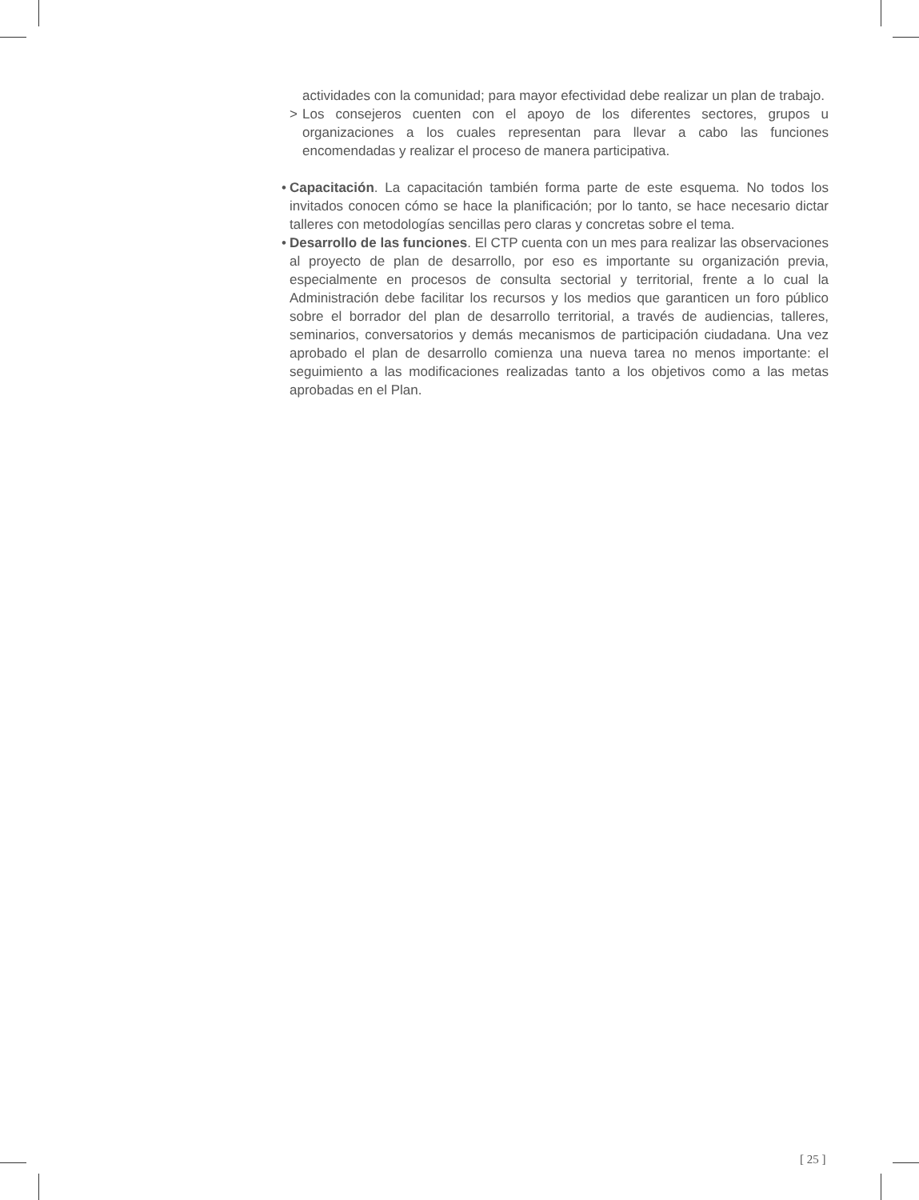actividades con la comunidad; para mayor efectividad debe realizar un plan de trabajo.
> Los consejeros cuenten con el apoyo de los diferentes sectores, grupos u organizaciones a los cuales representan para llevar a cabo las funciones encomendadas y realizar el proceso de manera participativa.
• Capacitación. La capacitación también forma parte de este esquema. No todos los invitados conocen cómo se hace la planificación; por lo tanto, se hace necesario dictar talleres con metodologías sencillas pero claras y concretas sobre el tema.
• Desarrollo de las funciones. El CTP cuenta con un mes para realizar las observaciones al proyecto de plan de desarrollo, por eso es importante su organización previa, especialmente en procesos de consulta sectorial y territorial, frente a lo cual la Administración debe facilitar los recursos y los medios que garanticen un foro público sobre el borrador del plan de desarrollo territorial, a través de audiencias, talleres, seminarios, conversatorios y demás mecanismos de participación ciudadana. Una vez aprobado el plan de desarrollo comienza una nueva tarea no menos importante: el seguimiento a las modificaciones realizadas tanto a los objetivos como a las metas aprobadas en el Plan.
[ 25 ]